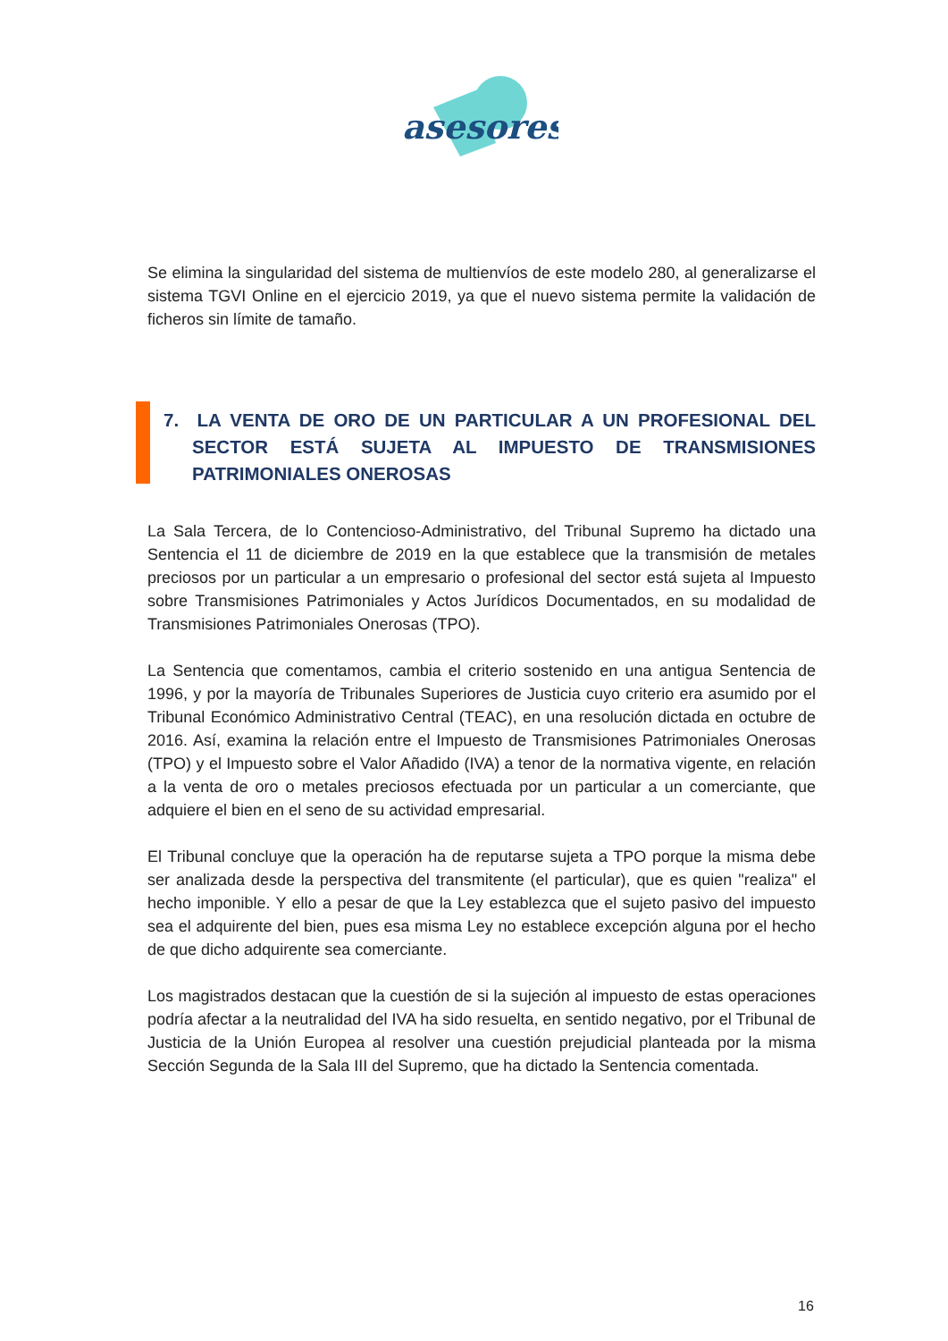asesores
Se elimina la singularidad del sistema de multienvíos de este modelo 280, al generalizarse el sistema TGVI Online en el ejercicio 2019, ya que el nuevo sistema permite la validación de ficheros sin límite de tamaño.
7. LA VENTA DE ORO DE UN PARTICULAR A UN PROFESIONAL DEL SECTOR ESTÁ SUJETA AL IMPUESTO DE TRANSMISIONES PATRIMONIALES ONEROSAS
La Sala Tercera, de lo Contencioso-Administrativo, del Tribunal Supremo ha dictado una Sentencia el 11 de diciembre de 2019 en la que establece que la transmisión de metales preciosos por un particular a un empresario o profesional del sector está sujeta al Impuesto sobre Transmisiones Patrimoniales y Actos Jurídicos Documentados, en su modalidad de Transmisiones Patrimoniales Onerosas (TPO).
La Sentencia que comentamos, cambia el criterio sostenido en una antigua Sentencia de 1996, y por la mayoría de Tribunales Superiores de Justicia cuyo criterio era asumido por el Tribunal Económico Administrativo Central (TEAC), en una resolución dictada en octubre de 2016. Así, examina la relación entre el Impuesto de Transmisiones Patrimoniales Onerosas (TPO) y el Impuesto sobre el Valor Añadido (IVA) a tenor de la normativa vigente, en relación a la venta de oro o metales preciosos efectuada por un particular a un comerciante, que adquiere el bien en el seno de su actividad empresarial.
El Tribunal concluye que la operación ha de reputarse sujeta a TPO porque la misma debe ser analizada desde la perspectiva del transmitente (el particular), que es quien "realiza" el hecho imponible. Y ello a pesar de que la Ley establezca que el sujeto pasivo del impuesto sea el adquirente del bien, pues esa misma Ley no establece excepción alguna por el hecho de que dicho adquirente sea comerciante.
Los magistrados destacan que la cuestión de si la sujeción al impuesto de estas operaciones podría afectar a la neutralidad del IVA ha sido resuelta, en sentido negativo, por el Tribunal de Justicia de la Unión Europea al resolver una cuestión prejudicial planteada por la misma Sección Segunda de la Sala III del Supremo, que ha dictado la Sentencia comentada.
16